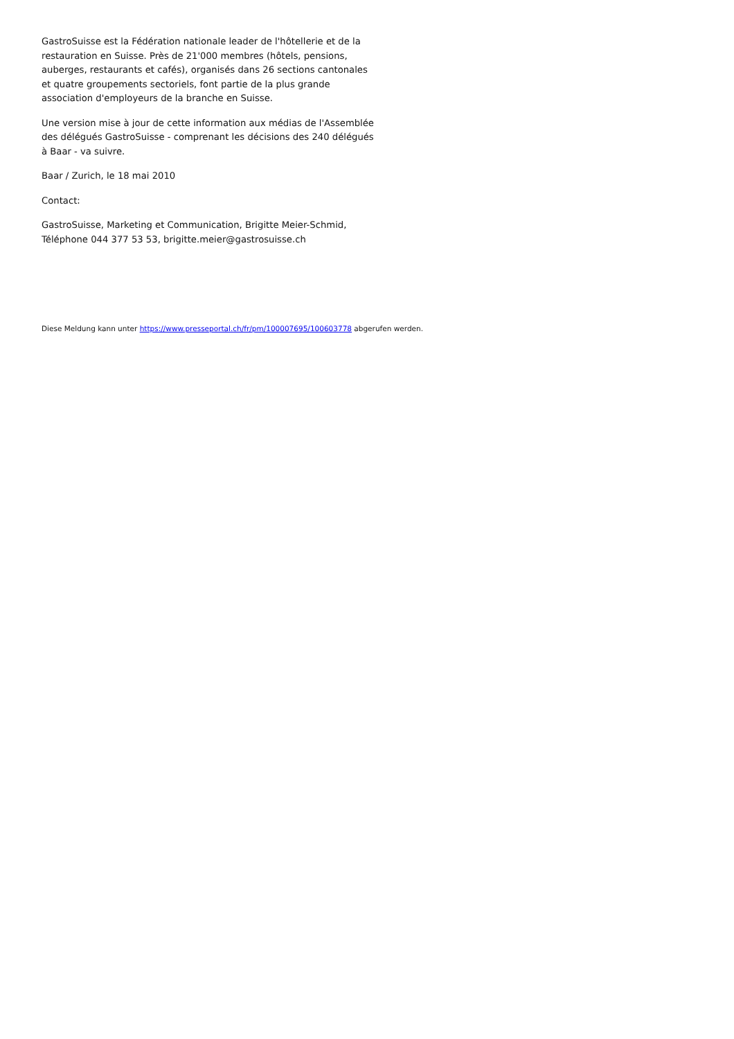GastroSuisse est la Fédération nationale leader de l'hôtellerie et de la restauration en Suisse. Près de 21'000 membres (hôtels, pensions, auberges, restaurants et cafés), organisés dans 26 sections cantonales et quatre groupements sectoriels, font partie de la plus grande association d'employeurs de la branche en Suisse.
Une version mise à jour de cette information aux médias de l'Assemblée des délégués GastroSuisse - comprenant les décisions des 240 délégués à Baar - va suivre.
Baar / Zurich, le 18 mai 2010
Contact:
GastroSuisse, Marketing et Communication, Brigitte Meier-Schmid, Téléphone 044 377 53 53, brigitte.meier@gastrosuisse.ch
Diese Meldung kann unter https://www.presseportal.ch/fr/pm/100007695/100603778 abgerufen werden.